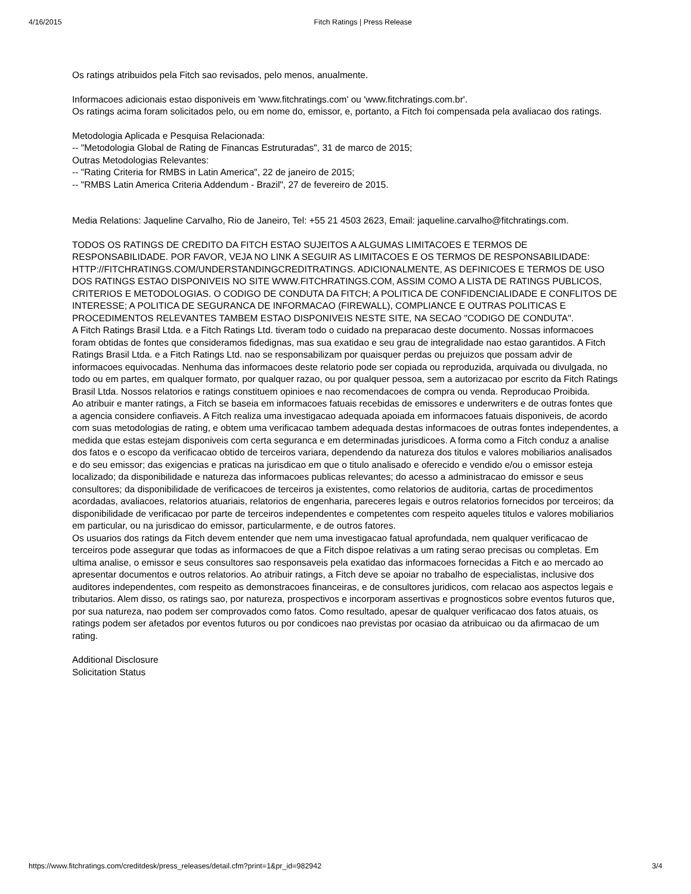4/16/2015 Fitch Ratings | Press Release
Os ratings atribuidos pela Fitch sao revisados, pelo menos, anualmente.
Informacoes adicionais estao disponiveis em 'www.fitchratings.com' ou 'www.fitchratings.com.br'.
Os ratings acima foram solicitados pelo, ou em nome do, emissor, e, portanto, a Fitch foi compensada pela avaliacao dos ratings.
Metodologia Aplicada e Pesquisa Relacionada:
-- "Metodologia Global de Rating de Financas Estruturadas", 31 de marco de 2015;
Outras Metodologias Relevantes:
-- "Rating Criteria for RMBS in Latin America", 22 de janeiro de 2015;
-- "RMBS Latin America Criteria Addendum - Brazil", 27 de fevereiro de 2015.
Media Relations: Jaqueline Carvalho, Rio de Janeiro, Tel: +55 21 4503 2623, Email: jaqueline.carvalho@fitchratings.com.
TODOS OS RATINGS DE CREDITO DA FITCH ESTAO SUJEITOS A ALGUMAS LIMITACOES E TERMOS DE RESPONSABILIDADE. POR FAVOR, VEJA NO LINK A SEGUIR AS LIMITACOES E OS TERMOS DE RESPONSABILIDADE: HTTP://FITCHRATINGS.COM/UNDERSTANDINGCREDITRATINGS. ADICIONALMENTE, AS DEFINICOES E TERMOS DE USO DOS RATINGS ESTAO DISPONIVEIS NO SITE WWW.FITCHRATINGS.COM, ASSIM COMO A LISTA DE RATINGS PUBLICOS, CRITERIOS E METODOLOGIAS. O CODIGO DE CONDUTA DA FITCH; A POLITICA DE CONFIDENCIALIDADE E CONFLITOS DE INTERESSE; A POLITICA DE SEGURANCA DE INFORMACAO (FIREWALL), COMPLIANCE E OUTRAS POLITICAS E PROCEDIMENTOS RELEVANTES TAMBEM ESTAO DISPONIVEIS NESTE SITE, NA SECAO "CODIGO DE CONDUTA".
A Fitch Ratings Brasil Ltda. e a Fitch Ratings Ltd. tiveram todo o cuidado na preparacao deste documento. Nossas informacoes foram obtidas de fontes que consideramos fidedignas, mas sua exatidao e seu grau de integralidade nao estao garantidos. A Fitch Ratings Brasil Ltda. e a Fitch Ratings Ltd. nao se responsabilizam por quaisquer perdas ou prejuizos que possam advir de informacoes equivocadas. Nenhuma das informacoes deste relatorio pode ser copiada ou reproduzida, arquivada ou divulgada, no todo ou em partes, em qualquer formato, por qualquer razao, ou por qualquer pessoa, sem a autorizacao por escrito da Fitch Ratings Brasil Ltda. Nossos relatorios e ratings constituem opinioes e nao recomendacoes de compra ou venda. Reproducao Proibida.
Ao atribuir e manter ratings, a Fitch se baseia em informacoes fatuais recebidas de emissores e underwriters e de outras fontes que a agencia considere confiaveis. A Fitch realiza uma investigacao adequada apoiada em informacoes fatuais disponiveis, de acordo com suas metodologias de rating, e obtem uma verificacao tambem adequada destas informacoes de outras fontes independentes, a medida que estas estejam disponiveis com certa seguranca e em determinadas jurisdicoes. A forma como a Fitch conduz a analise dos fatos e o escopo da verificacao obtido de terceiros variara, dependendo da natureza dos titulos e valores mobiliarios analisados e do seu emissor; das exigencias e praticas na jurisdicao em que o titulo analisado e oferecido e vendido e/ou o emissor esteja localizado; da disponibilidade e natureza das informacoes publicas relevantes; do acesso a administracao do emissor e seus consultores; da disponibilidade de verificacoes de terceiros ja existentes, como relatorios de auditoria, cartas de procedimentos acordadas, avaliacoes, relatorios atuariais, relatorios de engenharia, pareceres legais e outros relatorios fornecidos por terceiros; da disponibilidade de verificacao por parte de terceiros independentes e competentes com respeito aqueles titulos e valores mobiliarios em particular, ou na jurisdicao do emissor, particularmente, e de outros fatores.
Os usuarios dos ratings da Fitch devem entender que nem uma investigacao fatual aprofundada, nem qualquer verificacao de terceiros pode assegurar que todas as informacoes de que a Fitch dispoe relativas a um rating serao precisas ou completas. Em ultima analise, o emissor e seus consultores sao responsaveis pela exatidao das informacoes fornecidas a Fitch e ao mercado ao apresentar documentos e outros relatorios. Ao atribuir ratings, a Fitch deve se apoiar no trabalho de especialistas, inclusive dos auditores independentes, com respeito as demonstracoes financeiras, e de consultores juridicos, com relacao aos aspectos legais e tributarios. Alem disso, os ratings sao, por natureza, prospectivos e incorporam assertivas e prognosticos sobre eventos futuros que, por sua natureza, nao podem ser comprovados como fatos. Como resultado, apesar de qualquer verificacao dos fatos atuais, os ratings podem ser afetados por eventos futuros ou por condicoes nao previstas por ocasiao da atribuicao ou da afirmacao de um rating.
Additional Disclosure
Solicitation Status
https://www.fitchratings.com/creditdesk/press_releases/detail.cfm?print=1&pr_id=982942 3/4